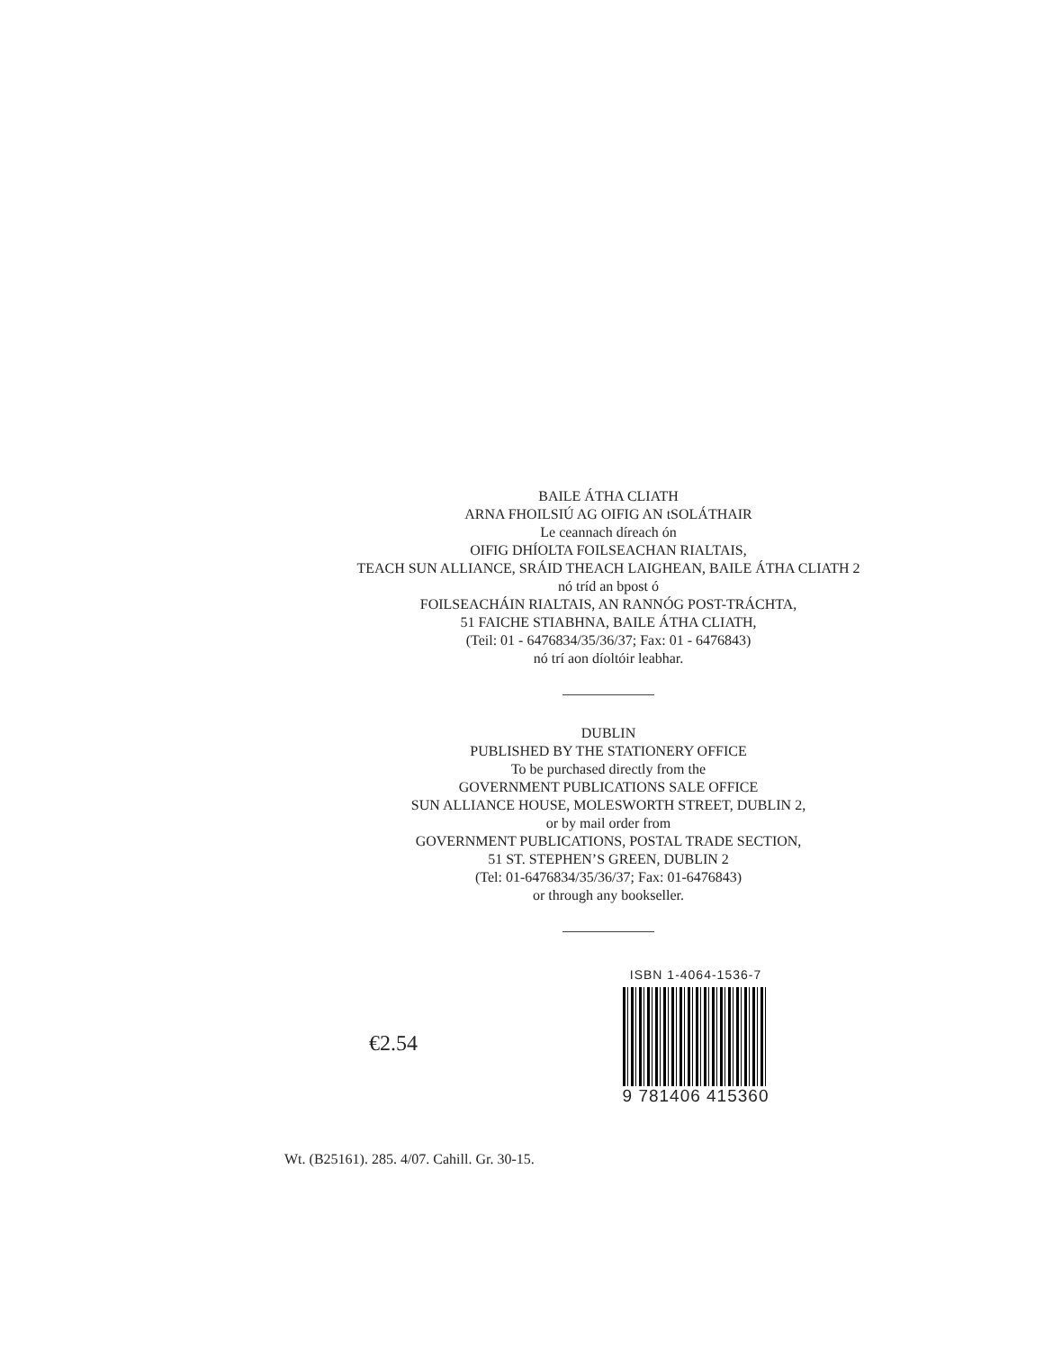BAILE ÁTHA CLIATH
ARNA FHOILSIÚ AG OIFIG AN tSOLÁTHAIR
Le ceannach díreach ón
OIFIG DHÍOLTA FOILSEACHAN RIALTAIS,
TEACH SUN ALLIANCE, SRÁID THEACH LAIGHEAN, BAILE ÁTHA CLIATH 2
nó tríd an bpost ó
FOILSEACHÁIN RIALTAIS, AN RANNÓG POST-TRÁCHTA,
51 FAICHE STIABHNA, BAILE ÁTHA CLIATH,
(Teil: 01 - 6476834/35/36/37; Fax: 01 - 6476843)
nó trí aon díoltóir leabhar.
DUBLIN
PUBLISHED BY THE STATIONERY OFFICE
To be purchased directly from the
GOVERNMENT PUBLICATIONS SALE OFFICE
SUN ALLIANCE HOUSE, MOLESWORTH STREET, DUBLIN 2,
or by mail order from
GOVERNMENT PUBLICATIONS, POSTAL TRADE SECTION,
51 ST. STEPHEN’S GREEN, DUBLIN 2
(Tel: 01-6476834/35/36/37; Fax: 01-6476843)
or through any bookseller.
€2.54
ISBN 1-4064-1536-7
9 781406 415360
Wt. (B25161). 285. 4/07. Cahill. Gr. 30-15.